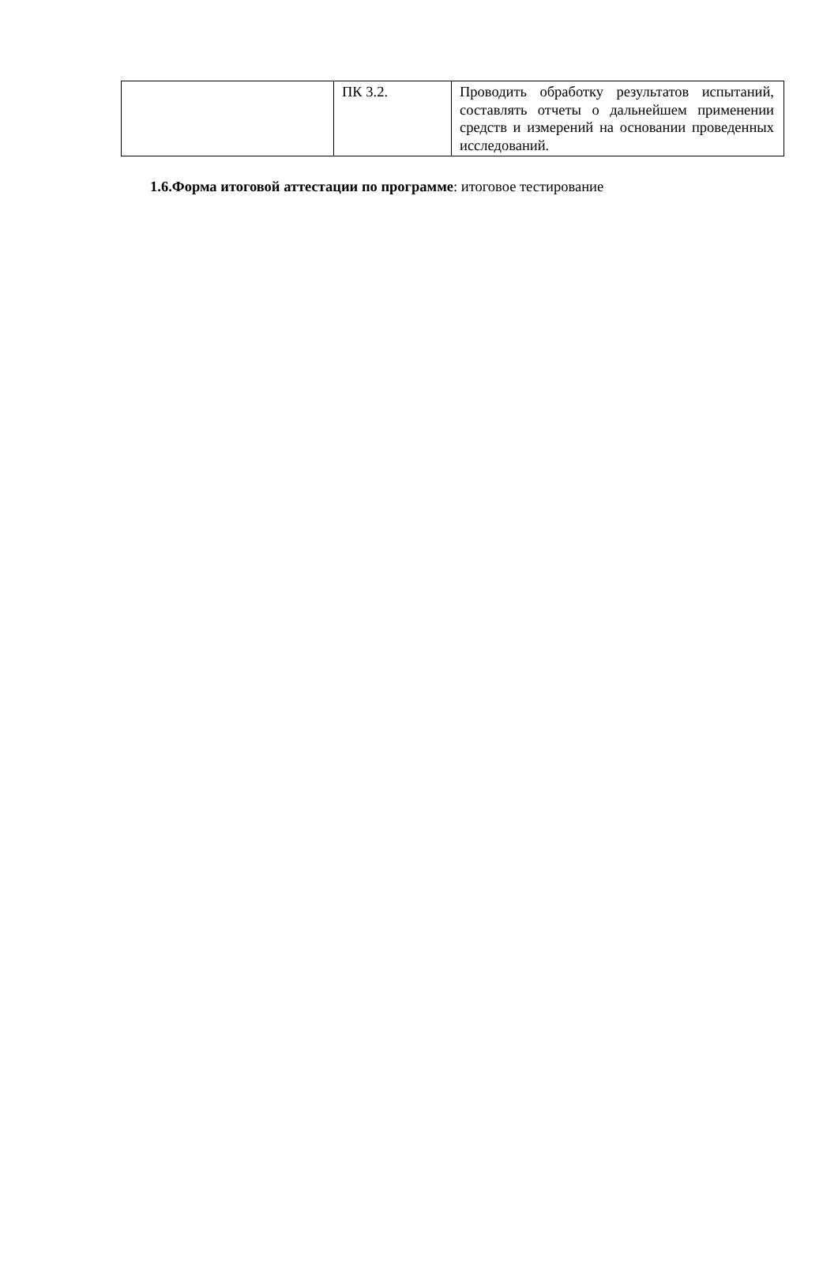| | ПК 3.2. | Проводить обработку результатов испытаний, составлять отчеты о дальнейшем применении средств и измерений на основании проведенных исследований. |
1.6.Форма итоговой аттестации по программе: итоговое тестирование